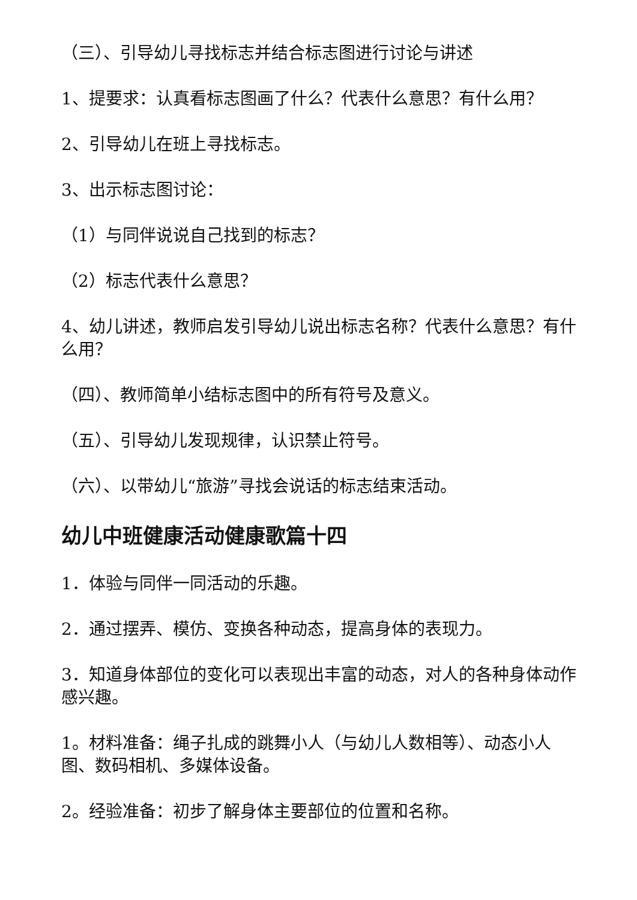（三）、引导幼儿寻找标志并结合标志图进行讨论与讲述
1、提要求：认真看标志图画了什么？代表什么意思？有什么用？
2、引导幼儿在班上寻找标志。
3、出示标志图讨论：
（1）与同伴说说自己找到的标志？
（2）标志代表什么意思？
4、幼儿讲述，教师启发引导幼儿说出标志名称？代表什么意思？有什么用？
（四）、教师简单小结标志图中的所有符号及意义。
（五）、引导幼儿发现规律，认识禁止符号。
（六）、以带幼儿“旅游”寻找会说话的标志结束活动。
幼儿中班健康活动健康歌篇十四
1．体验与同伴一同活动的乐趣。
2．通过摆弄、模仿、变换各种动态，提高身体的表现力。
3．知道身体部位的变化可以表现出丰富的动态，对人的各种身体动作感兴趣。
1。材料准备：绳子扎成的跳舞小人（与幼儿人数相等）、动态小人图、数码相机、多媒体设备。
2。经验准备：初步了解身体主要部位的位置和名称。